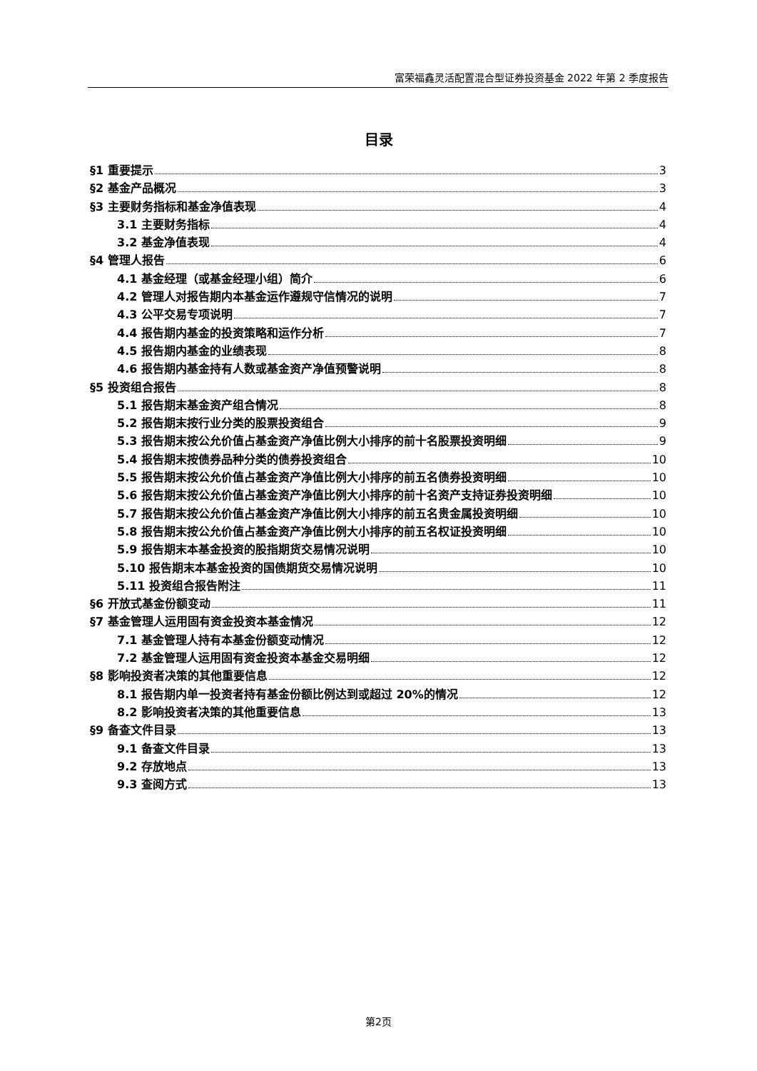富荣福鑫灵活配置混合型证券投资基金 2022 年第 2 季度报告
目录
§1 重要提示 3
§2 基金产品概况 3
§3 主要财务指标和基金净值表现 4
3.1 主要财务指标 4
3.2 基金净值表现 4
§4 管理人报告 6
4.1 基金经理（或基金经理小组）简介 6
4.2 管理人对报告期内本基金运作遵规守信情况的说明 7
4.3 公平交易专项说明 7
4.4 报告期内基金的投资策略和运作分析 7
4.5 报告期内基金的业绩表现 8
4.6 报告期内基金持有人数或基金资产净值预警说明 8
§5 投资组合报告 8
5.1 报告期末基金资产组合情况 8
5.2 报告期末按行业分类的股票投资组合 9
5.3 报告期末按公允价值占基金资产净值比例大小排序的前十名股票投资明细 9
5.4 报告期末按债券品种分类的债券投资组合 10
5.5 报告期末按公允价值占基金资产净值比例大小排序的前五名债券投资明细 10
5.6 报告期末按公允价值占基金资产净值比例大小排序的前十名资产支持证券投资明细 10
5.7 报告期末按公允价值占基金资产净值比例大小排序的前五名贵金属投资明细 10
5.8 报告期末按公允价值占基金资产净值比例大小排序的前五名权证投资明细 10
5.9 报告期末本基金投资的股指期货交易情况说明 10
5.10 报告期末本基金投资的国债期货交易情况说明 10
5.11 投资组合报告附注 11
§6 开放式基金份额变动 11
§7 基金管理人运用固有资金投资本基金情况 12
7.1 基金管理人持有本基金份额变动情况 12
7.2 基金管理人运用固有资金投资本基金交易明细 12
§8 影响投资者决策的其他重要信息 12
8.1 报告期内单一投资者持有基金份额比例达到或超过 20%的情况 12
8.2 影响投资者决策的其他重要信息 13
§9 备查文件目录 13
9.1 备查文件目录 13
9.2 存放地点 13
9.3 查阅方式 13
第2页